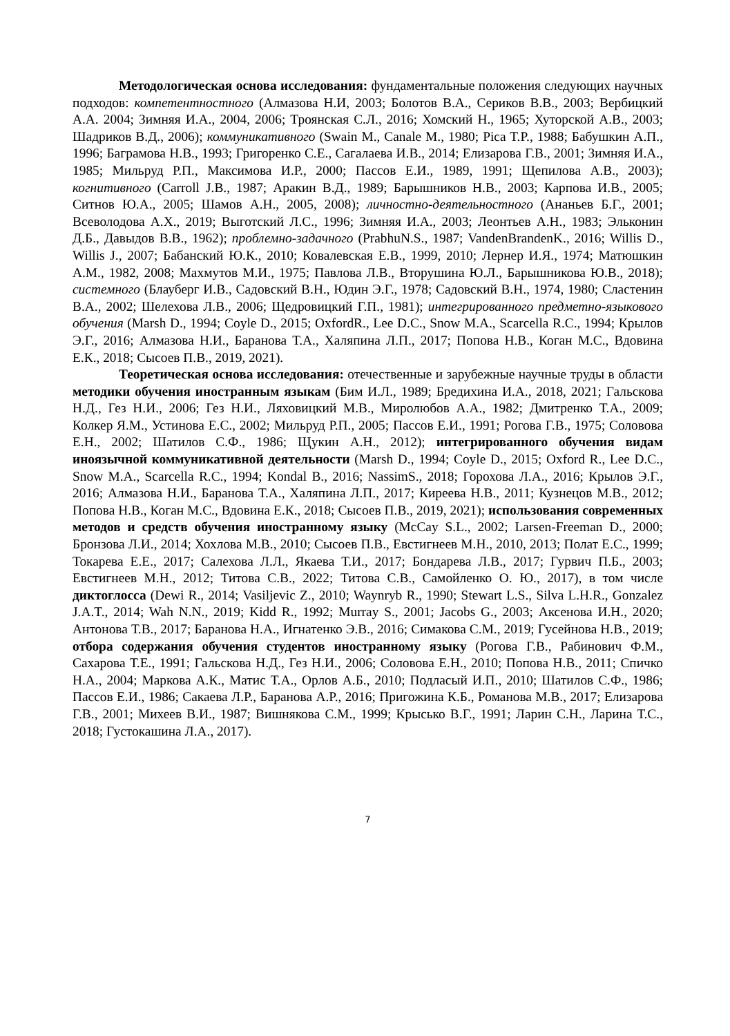Методологическая основа исследования: фундаментальные положения следующих научных подходов: компетентностного (Алмазова Н.И, 2003; Болотов В.А., Сериков В.В., 2003; Вербицкий А.А. 2004; Зимняя И.А., 2004, 2006; Троянская С.Л., 2016; Хомский Н., 1965; Хуторской А.В., 2003; Шадриков В.Д., 2006); коммуникативного (Swain M., Canale M., 1980; Pica T.P., 1988; Бабушкин А.П., 1996; Баграмова Н.В., 1993; Григоренко С.Е., Сагалаева И.В., 2014; Елизарова Г.В., 2001; Зимняя И.А., 1985; Мильруд Р.П., Максимова И.Р., 2000; Пассов Е.И., 1989, 1991; Щепилова А.В., 2003); когнитивного (Carroll J.B., 1987; Аракин В.Д., 1989; Барышников Н.В., 2003; Карпова И.В., 2005; Ситнов Ю.А., 2005; Шамов А.Н., 2005, 2008); личностно-деятельностного (Ананьев Б.Г., 2001; Всеволодова А.Х., 2019; Выготский Л.С., 1996; Зимняя И.А., 2003; Леонтьев А.Н., 1983; Эльконин Д.Б., Давыдов В.В., 1962); проблемно-задачного (PrabhuN.S., 1987; VandenBrandenK., 2016; Willis D., Willis J., 2007; Бабанский Ю.К., 2010; Ковалевская Е.В., 1999, 2010; Лернер И.Я., 1974; Матюшкин А.М., 1982, 2008; Махмутов М.И., 1975; Павлова Л.В., Вторушина Ю.Л., Барышникова Ю.В., 2018); системного (Блауберг И.В., Садовский В.Н., Юдин Э.Г., 1978; Садовский В.Н., 1974, 1980; Сластенин В.А., 2002; Шелехова Л.В., 2006; Щедровицкий Г.П., 1981); интегрированного предметно-языкового обучения (Marsh D., 1994; Coyle D., 2015; OxfordR., Lee D.C., Snow M.A., Scarcella R.C., 1994; Крылов Э.Г., 2016; Алмазова Н.И., Баранова Т.А., Халяпина Л.П., 2017; Попова Н.В., Коган М.С., Вдовина Е.К., 2018; Сысоев П.В., 2019, 2021).
Теоретическая основа исследования: отечественные и зарубежные научные труды в области методики обучения иностранным языкам (Бим И.Л., 1989; Бредихина И.А., 2018, 2021; Гальскова Н.Д., Гез Н.И., 2006; Гез Н.И., Ляховицкий М.В., Миролюбов А.А., 1982; Дмитренко Т.А., 2009; Колкер Я.М., Устинова Е.С., 2002; Мильруд Р.П., 2005; Пассов Е.И., 1991; Рогова Г.В., 1975; Соловова Е.Н., 2002; Шатилов С.Ф., 1986; Щукин А.Н., 2012); интегрированного обучения видам иноязычной коммуникативной деятельности (Marsh D., 1994; Coyle D., 2015; Oxford R., Lee D.C., Snow M.A., Scarcella R.C., 1994; Kondal B., 2016; NassimS., 2018; Горохова Л.А., 2016; Крылов Э.Г., 2016; Алмазова Н.И., Баранова Т.А., Халяпина Л.П., 2017; Киреева Н.В., 2011; Кузнецов М.В., 2012; Попова Н.В., Коган М.С., Вдовина Е.К., 2018; Сысоев П.В., 2019, 2021); использования современных методов и средств обучения иностранному языку (McCay S.L., 2002; Larsen-Freeman D., 2000; Бронзова Л.И., 2014; Хохлова М.В., 2010; Сысоев П.В., Евстигнеев М.Н., 2010, 2013; Полат Е.С., 1999; Токарева Е.Е., 2017; Салехова Л.Л., Якаева Т.И., 2017; Бондарева Л.В., 2017; Гурвич П.Б., 2003; Евстигнеев М.Н., 2012; Титова С.В., 2022; Титова С.В., Самойленко О. Ю., 2017), в том числе диктоглосса (Dewi R., 2014; Vasiljevic Z., 2010; Waynryb R., 1990; Stewart L.S., Silva L.H.R., Gonzalez J.A.T., 2014; Wah N.N., 2019; Kidd R., 1992; Murray S., 2001; Jacobs G., 2003; Аксенова И.Н., 2020; Антонова Т.В., 2017; Баранова Н.А., Игнатенко Э.В., 2016; Симакова С.М., 2019; Гусейнова Н.В., 2019; отбора содержания обучения студентов иностранному языку (Рогова Г.В., Рабинович Ф.М., Сахарова Т.Е., 1991; Гальскова Н.Д., Гез Н.И., 2006; Соловова Е.Н., 2010; Попова Н.В., 2011; Спичко Н.А., 2004; Маркова А.К., Матис Т.А., Орлов А.Б., 2010; Подласый И.П., 2010; Шатилов С.Ф., 1986; Пассов Е.И., 1986; Сакаева Л.Р., Баранова А.Р., 2016; Пригожина К.Б., Романова М.В., 2017; Елизарова Г.В., 2001; Михеев В.И., 1987; Вишнякова С.М., 1999; Крысько В.Г., 1991; Ларин С.Н., Ларина Т.С., 2018; Густокашина Л.А., 2017).
7